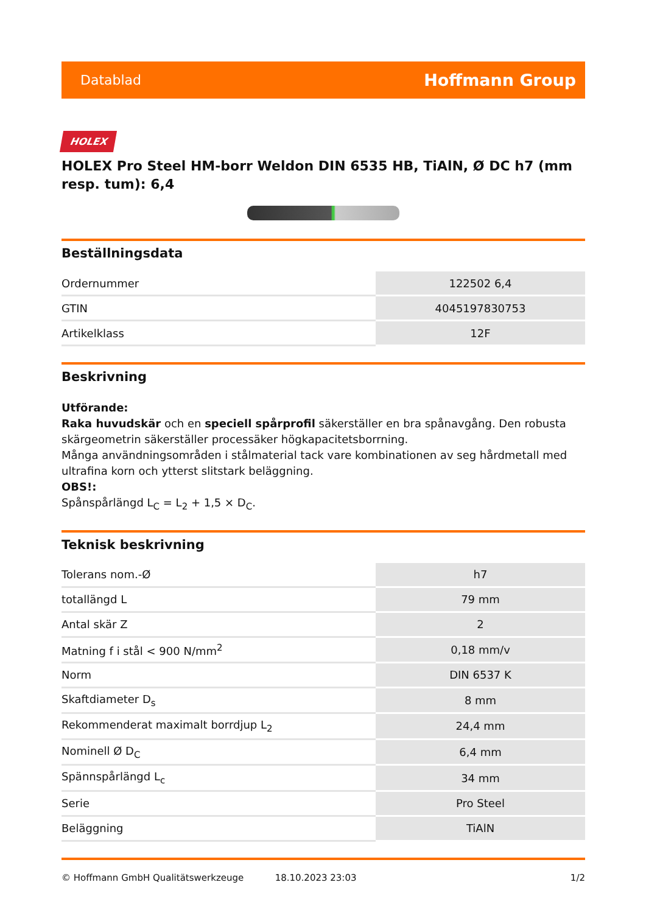Datablad Hoffmann Group
HOLEX
HOLEX Pro Steel HM-borr Weldon DIN 6535 HB, TiAlN, Ø DC h7 (mm resp. tum): 6,4
Beställningsdata
| Ordernummer | 122502 6,4 |
| GTIN | 4045197830753 |
| Artikelklass | 12F |
Beskrivning
Utförande:
Raka huvudskär och en speciell spårprofil säkerställer en bra spånavgång. Den robusta skärgeometrin säkerställer processäker högkapacitetsborrning.
Många användningsområden i stålmaterial tack vare kombinationen av seg hårdmetall med ultrafina korn och ytterst slitstark beläggning.
OBS!:
Spånspårlängd L<sub>C</sub> = L<sub>2</sub> + 1,5 × D<sub>C</sub>.
Teknisk beskrivning
| Tolerans nom.-Ø | h7 |
| totallängd L | 79 mm |
| Antal skär Z | 2 |
| Matning f i stål < 900 N/mm<sup>2</sup> | 0,18 mm/v |
| Norm | DIN 6537 K |
| Skaftdiameter D<sub>s</sub> | 8 mm |
| Rekommenderat maximalt borrdjup L<sub>2</sub> | 24,4 mm |
| Nominell Ø D<sub>C</sub> | 6,4 mm |
| Spännspårlängd L<sub>c</sub> | 34 mm |
| Serie | Pro Steel |
| Beläggning | TiAlN |
© Hoffmann GmbH Qualitätswerkzeuge 18.10.2023 23:03 1/2